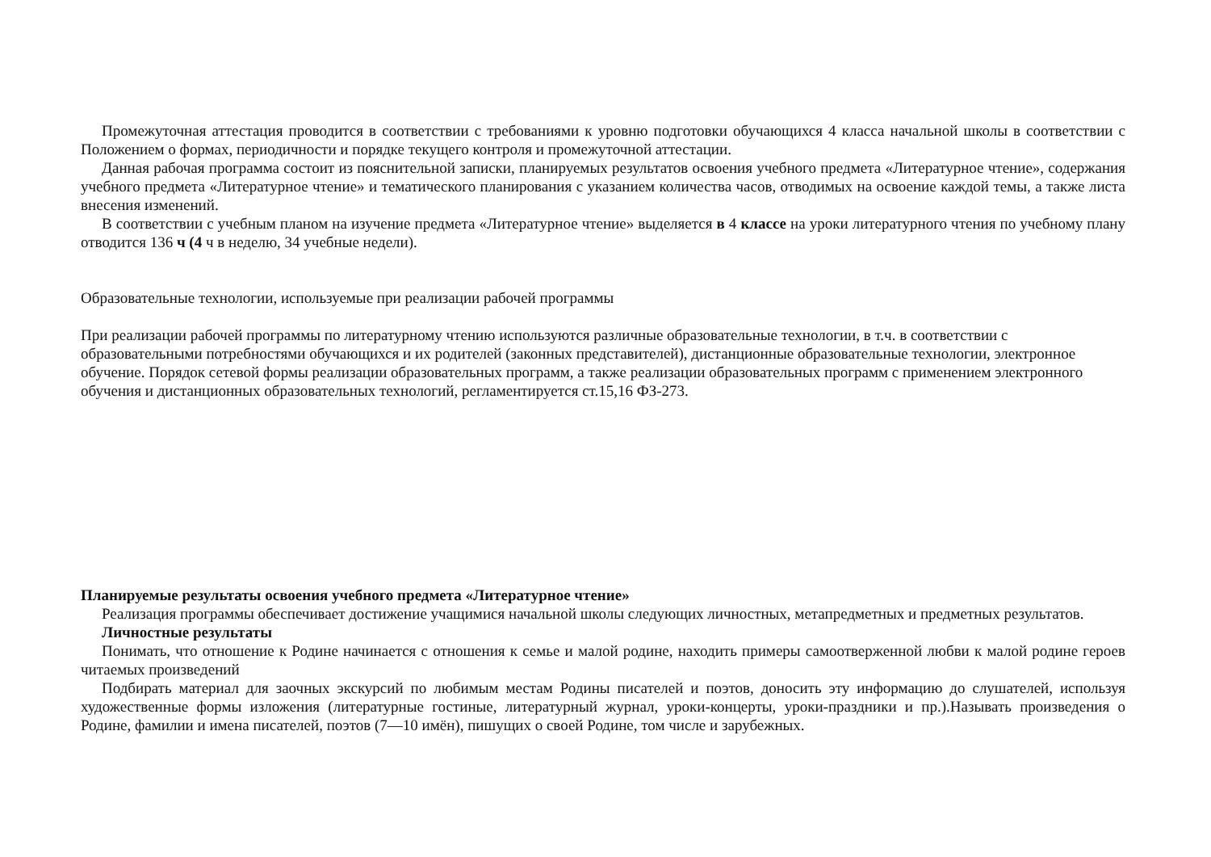Промежуточная аттестация проводится в соответствии с требованиями к уровню подготовки обучающихся 4 класса начальной школы в соответствии с Положением о формах, периодичности и порядке текущего контроля и промежуточной аттестации.
Данная рабочая программа состоит из пояснительной записки, планируемых результатов освоения учебного предмета «Литературное чтение», содержания учебного предмета «Литературное чтение» и тематического планирования с указанием количества часов, отводимых на освоение каждой темы, а также листа внесения изменений.
В соответствии с учебным планом на изучение предмета «Литературное чтение» выделяется в 4 классе на уроки литературного чтения по учебному плану отводится 136 ч (4 ч в неделю, 34 учебные недели).
Образовательные технологии, используемые при реализации рабочей программы
При реализации рабочей программы по литературному чтению используются различные образовательные технологии, в т.ч. в соответствии с образовательными потребностями обучающихся и их родителей (законных представителей), дистанционные образовательные технологии, электронное обучение. Порядок сетевой формы реализации образовательных программ, а также реализации образовательных программ с применением электронного обучения и дистанционных образовательных технологий, регламентируется ст.15,16 ФЗ-273.
Планируемые результаты освоения учебного предмета «Литературное чтение»
Реализация программы обеспечивает достижение учащимися начальной школы следующих личностных, метапредметных и предметных результатов.
Личностные результаты
Понимать, что отношение к Родине начинается с отношения к семье и малой родине, находить примеры самоотверженной любви к малой родине героев читаемых произведений
Подбирать материал для заочных экскурсий по любимым местам Родины писателей и поэтов, доносить эту информацию до слушателей, используя художественные формы изложения (литературные гостиные, литературный журнал, уроки-концерты, уроки-праздники и пр.).Называть произведения о Родине, фамилии и имена писателей, поэтов (7—10 имён), пишущих о своей Родине, том числе и зарубежных.